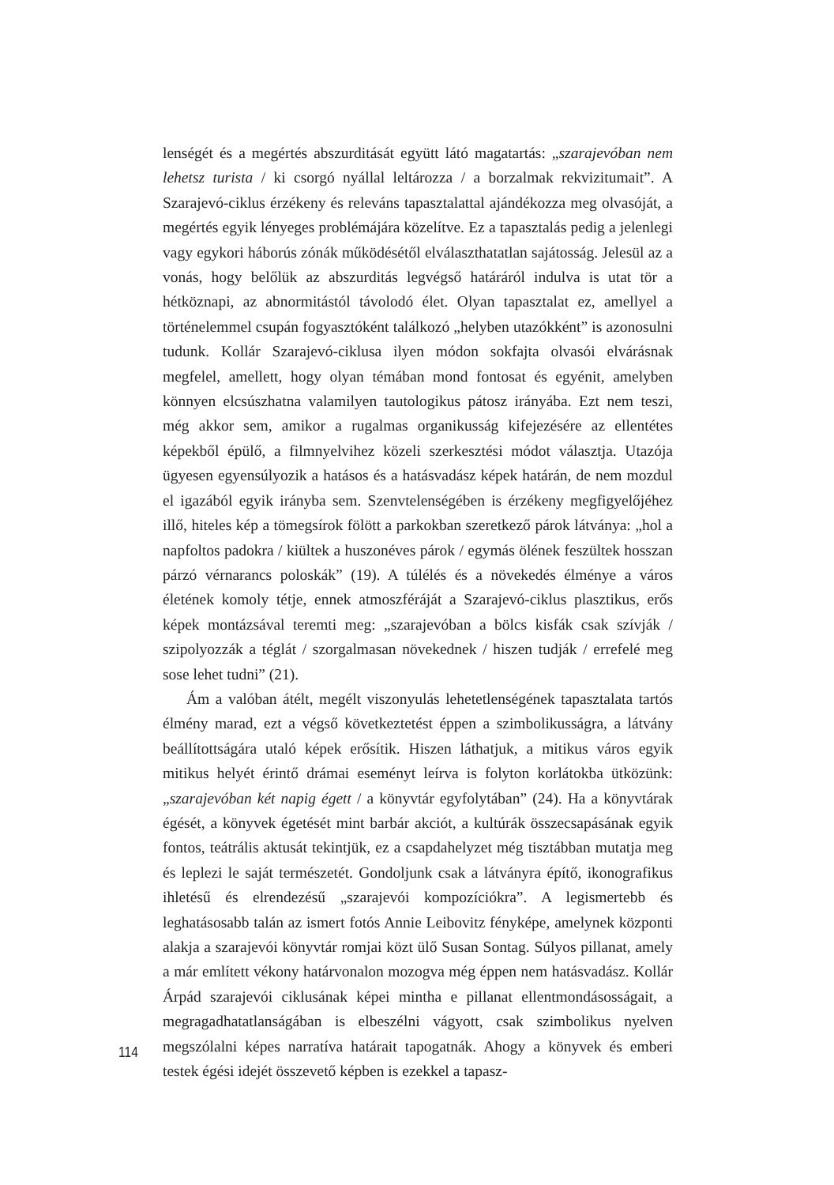lenségét és a megértés abszurditását együtt látó magatartás: „szarajevóban nem lehetsz turista / ki csorgó nyállal leltározza / a borzalmak rekvizitumait”. A Szarajevó-ciklus érzékeny és releváns tapasztalattal ajándékozza meg olvasóját, a megértés egyik lényeges problémájára közelítve. Ez a tapasztalás pedig a jelenlegi vagy egykori háborús zónák működésétől elválaszthatatlan sajátosság. Jelesül az a vonás, hogy belőlük az abszurditás legvégső határáról indulva is utat tör a hétköznapi, az abnormitástól távolodó élet. Olyan tapasztalat ez, amellyel a történelemmel csupán fogyasztóként találkozó „helyben utazókként” is azonosulni tudunk. Kollár Szarajevó-ciklusa ilyen módon sokfajta olvasói elvárásnak megfelel, amellett, hogy olyan témában mond fontosat és egyénit, amelyben könnyen elcsúszhatna valamilyen tautologikus pátosz irányába. Ezt nem teszi, még akkor sem, amikor a rugalmas organikusság kifejezésére az ellentétes képekből épülő, a filmnyelvihez közeli szerkesztési módot választja. Utazója ügyesen egyensúlyozik a hatásos és a hatásvadász képek határán, de nem mozdul el igazából egyik irányba sem. Szenvtelenségében is érzékeny megfigyelőjéhez illő, hiteles kép a tömegsírok fölött a parkokban szeretkező párok látványa: „hol a napfoltos padokra / kiültek a huszonéves párok / egymás ölének feszültek hosszan párzó vérnarancs poloskák” (19). A túlélés és a növekedés élménye a város életének komoly tétje, ennek atmoszféráját a Szarajevó-ciklus plasztikus, erős képek montázsával teremti meg: „szarajevóban a bölcs kisfák csak szívják / szipolyozzák a téglát / szorgalmasan növekednek / hiszen tudják / errefelé meg sose lehet tudni” (21).
Ám a valóban átélt, megélt viszonyulás lehetetlenségének tapasztalata tartós élmény marad, ezt a végső következtetést éppen a szimbolikusságra, a látvány beállítottságára utaló képek erősítik. Hiszen láthatjuk, a mitikus város egyik mitikus helyét érintő drámai eseményt leírva is folyton korlátokba ütközünk: „szarajevóban két napig égett / a könyvtár egyfolytában” (24). Ha a könyvtárak égését, a könyvek égetését mint barbár akciót, a kultúrák összecsapásának egyik fontos, teátrális aktusát tekintjük, ez a csapdahelyzet még tisztábban mutatja meg és leplezi le saját természetét. Gondoljunk csak a látványra építő, ikonografikus ihletésű és elrendezésű „szarajevói kompozíciókra”. A legismertebb és leghatásosabb talán az ismert fotós Annie Leibovitz fényképe, amelynek központi alakja a szarajevói könyvtár romjai közt ülő Susan Sontag. Súlyos pillanat, amely a már említett vékony határvonalon mozogva még éppen nem hatásvadász. Kollár Árpád szarajevói ciklusának képei mintha e pillanat ellentmondásosságait, a megragadhatatlanságában is elbeszélni vágyott, csak szimbolikus nyelven megszólalni képes narratíva határait tapogatnák. Ahogy a könyvek és emberi testek égési idejét összevető képben is ezekkel a tapasz-
114